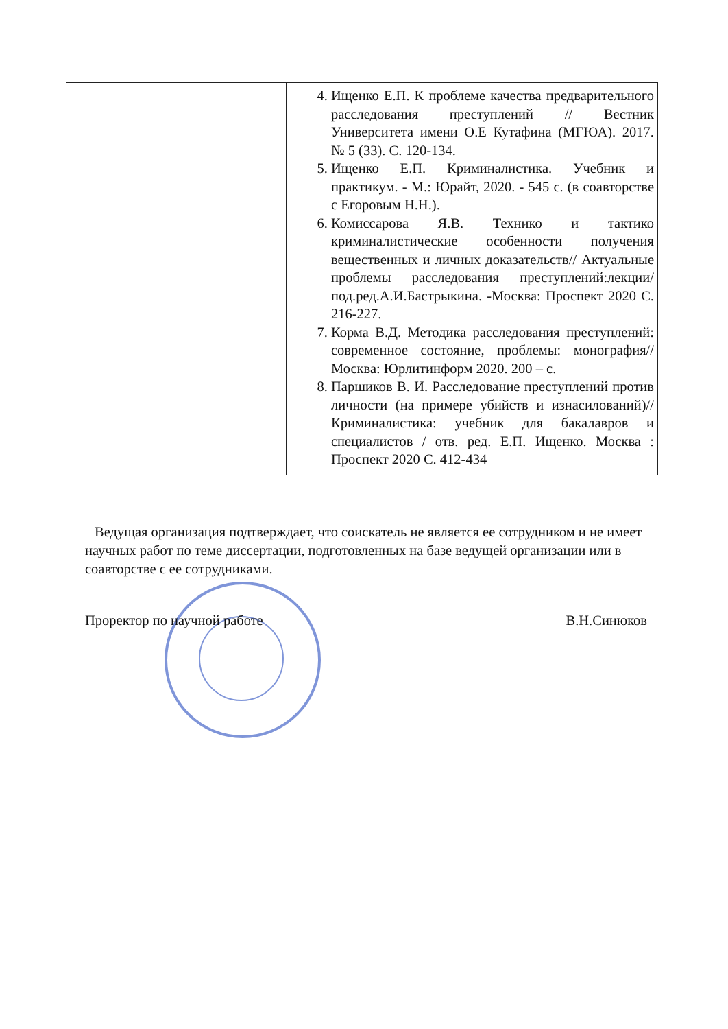| | 4. Ищенко Е.П. К проблеме качества предварительного расследования преступлений // Вестник Университета имени О.Е Кутафина (МГЮА). 2017. № 5 (33). С. 120-134. 5. Ищенко Е.П. Криминалистика. Учебник и практикум. - М.: Юрайт, 2020. - 545 с. (в соавторстве с Егоровым Н.Н.). 6. Комиссарова Я.В. Технико и тактико криминалистические особенности получения вещественных и личных доказательств// Актуальные проблемы расследования преступлений:лекции/под.ред.А.И.Бастрыкина. -Москва: Проспект 2020 С. 216-227. 7. Корма В.Д. Методика расследования преступлений: современное состояние, проблемы: монография//Москва: Юрлитинформ 2020. 200 – с. 8. Паршиков В. И. Расследование преступлений против личности (на примере убийств и изнасилований)//Криминалистика: учебник для бакалавров и специалистов / отв. ред. Е.П. Ищенко. Москва : Проспект 2020 С. 412-434 |
Ведущая организация подтверждает, что соискатель не является ее сотрудником и не имеет научных работ по теме диссертации, подготовленных на базе ведущей организации или в соавторстве с ее сотрудниками.
Проректор по научной работе В.Н.Синюков